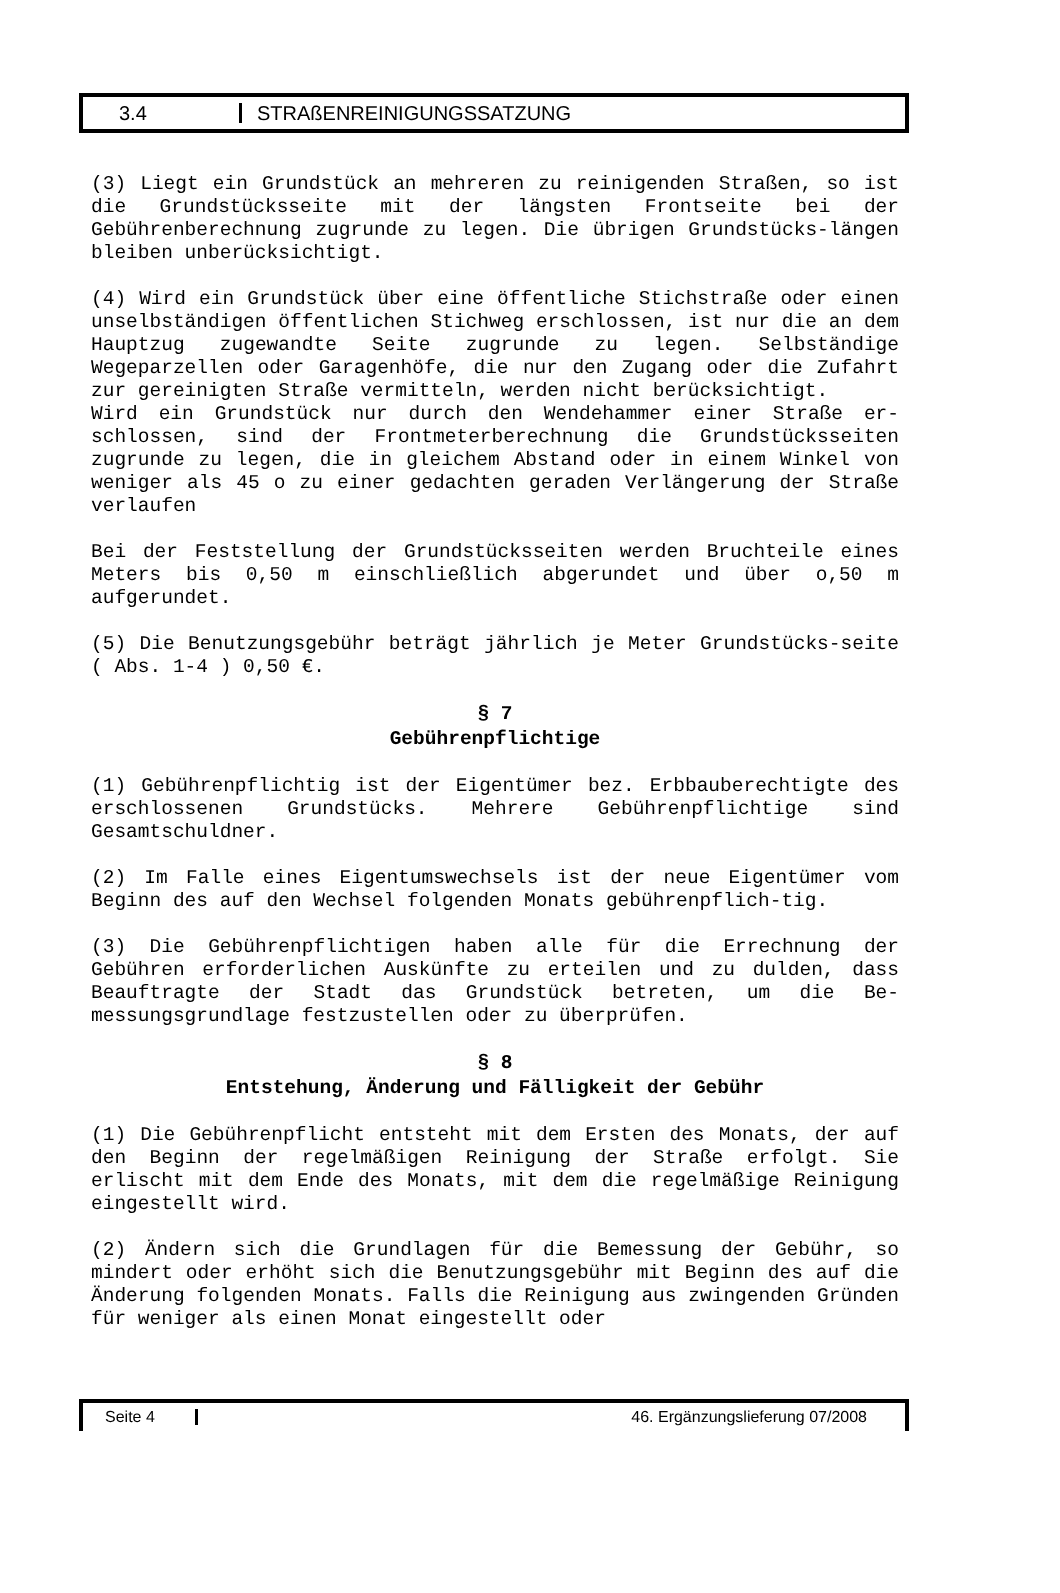3.4 STRAßENREINIGUNGSSATZUNG
(3) Liegt ein Grundstück an mehreren zu reinigenden Straßen, so ist die Grundstücksseite mit der längsten Frontseite bei der Gebührenberechnung zugrunde zu legen. Die übrigen Grundstücks-längen bleiben unberücksichtigt.
(4) Wird ein Grundstück über eine öffentliche Stichstraße oder einen unselbständigen öffentlichen Stichweg erschlossen, ist nur die an dem Hauptzug zugewandte Seite zugrunde zu legen. Selbständige Wegeparzellen oder Garagenhöfe, die nur den Zugang oder die Zufahrt zur gereinigten Straße vermitteln, werden nicht berücksichtigt.
Wird ein Grundstück nur durch den Wendehammer einer Straße er-schlossen, sind der Frontmeterberechnung die Grundstücksseiten zugrunde zu legen, die in gleichem Abstand oder in einem Winkel von weniger als 45 o zu einer gedachten geraden Verlängerung der Straße verlaufen
Bei der Feststellung der Grundstücksseiten werden Bruchteile eines Meters bis 0,50 m einschließlich abgerundet und über o,50 m aufgerundet.
(5) Die Benutzungsgebühr beträgt jährlich je Meter Grundstücks-seite ( Abs. 1-4 ) 0,50 €.
§ 7
Gebührenpflichtige
(1) Gebührenpflichtig ist der Eigentümer bez. Erbbauberechtigte des erschlossenen Grundstücks. Mehrere Gebührenpflichtige sind Gesamtschuldner.
(2) Im Falle eines Eigentumswechsels ist der neue Eigentümer vom Beginn des auf den Wechsel folgenden Monats gebührenpflich-tig.
(3) Die Gebührenpflichtigen haben alle für die Errechnung der Gebühren erforderlichen Auskünfte zu erteilen und zu dulden, dass Beauftragte der Stadt das Grundstück betreten, um die Be-messungsgrundlage festzustellen oder zu überprüfen.
§ 8
Entstehung, Änderung und Fälligkeit der Gebühr
(1) Die Gebührenpflicht entsteht mit dem Ersten des Monats, der auf den Beginn der regelmäßigen Reinigung der Straße erfolgt. Sie erlischt mit dem Ende des Monats, mit dem die regelmäßige Reinigung eingestellt wird.
(2) Ändern sich die Grundlagen für die Bemessung der Gebühr, so mindert oder erhöht sich die Benutzungsgebühr mit Beginn des auf die Änderung folgenden Monats. Falls die Reinigung aus zwingenden Gründen für weniger als einen Monat eingestellt oder
Seite 4 46. Ergänzungslieferung 07/2008